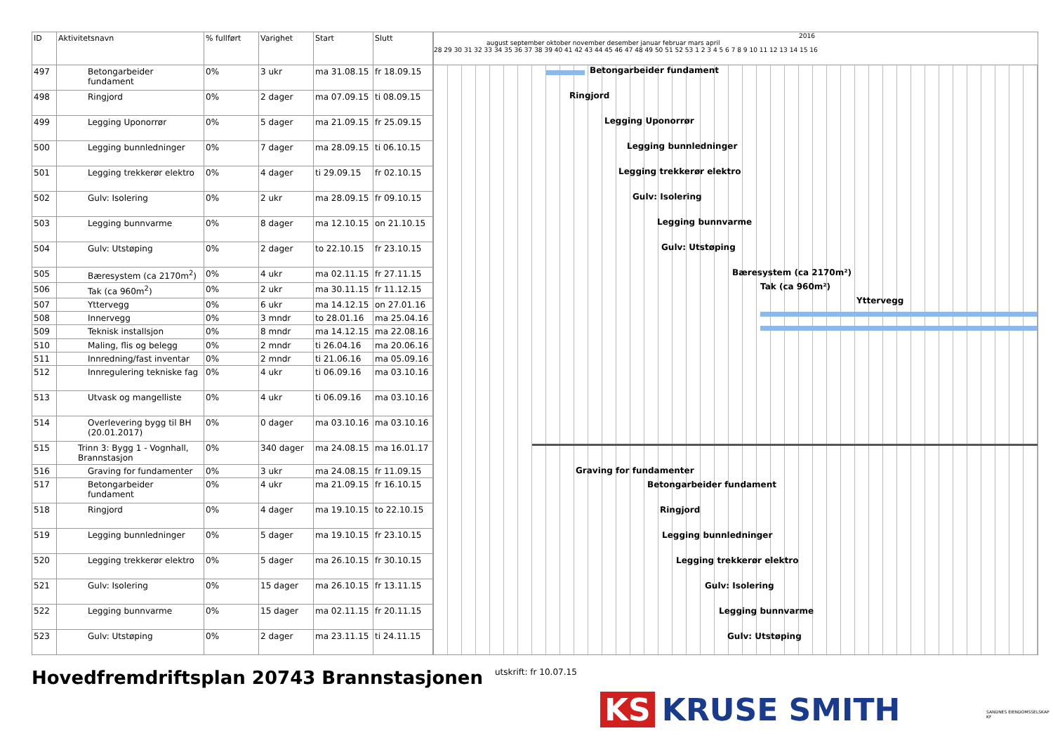| ID | Aktivitetsnavn | % fullført | Varighet | Start | Slutt |
| --- | --- | --- | --- | --- | --- |
| 497 | Betongarbeider fundament | 0% | 3 ukr | ma 31.08.15 | fr 18.09.15 |
| 498 | Ringjord | 0% | 2 dager | ma 07.09.15 | ti 08.09.15 |
| 499 | Legging Uponorrør | 0% | 5 dager | ma 21.09.15 | fr 25.09.15 |
| 500 | Legging bunnledninger | 0% | 7 dager | ma 28.09.15 | ti 06.10.15 |
| 501 | Legging trekkerør elektro | 0% | 4 dager | ti 29.09.15 | fr 02.10.15 |
| 502 | Gulv: Isolering | 0% | 2 ukr | ma 28.09.15 | fr 09.10.15 |
| 503 | Legging bunnvarme | 0% | 8 dager | ma 12.10.15 | on 21.10.15 |
| 504 | Gulv: Utstøping | 0% | 2 dager | to 22.10.15 | fr 23.10.15 |
| 505 | Bæresystem (ca 2170m<sup>2</sup>) | 0% | 4 ukr | ma 02.11.15 | fr 27.11.15 |
| 506 | Tak (ca 960m<sup>2</sup>) | 0% | 2 ukr | ma 30.11.15 | fr 11.12.15 |
| 507 | Yttervegg | 0% | 6 ukr | ma 14.12.15 | on 27.01.16 |
| 508 | Innervegg | 0% | 3 mndr | to 28.01.16 | ma 25.04.16 |
| 509 | Teknisk installsjon | 0% | 8 mndr | ma 14.12.15 | ma 22.08.16 |
| 510 | Maling, flis og belegg | 0% | 2 mndr | ti 26.04.16 | ma 20.06.16 |
| 511 | Innredning/fast inventar | 0% | 2 mndr | ti 21.06.16 | ma 05.09.16 |
| 512 | Innregulering tekniske fag | 0% | 4 ukr | ti 06.09.16 | ma 03.10.16 |
| 513 | Utvask og mangelliste | 0% | 4 ukr | ti 06.09.16 | ma 03.10.16 |
| 514 | Overlevering bygg til BH (20.01.2017) | 0% | 0 dager | ma 03.10.16 | ma 03.10.16 |
| 515 | Trinn 3: Bygg 1 - Vognhall, Brannstasjon | 0% | 340 dager | ma 24.08.15 | ma 16.01.17 |
| 516 | Graving for fundamenter | 0% | 3 ukr | ma 24.08.15 | fr 11.09.15 |
| 517 | Betongarbeider fundament | 0% | 4 ukr | ma 21.09.15 | fr 16.10.15 |
| 518 | Ringjord | 0% | 4 dager | ma 19.10.15 | to 22.10.15 |
| 519 | Legging bunnledninger | 0% | 5 dager | ma 19.10.15 | fr 23.10.15 |
| 520 | Legging trekkerør elektro | 0% | 5 dager | ma 26.10.15 | fr 30.10.15 |
| 521 | Gulv: Isolering | 0% | 15 dager | ma 26.10.15 | fr 13.11.15 |
| 522 | Legging bunnvarme | 0% | 15 dager | ma 02.11.15 | fr 20.11.15 |
| 523 | Gulv: Utstøping | 0% | 2 dager | ma 23.11.15 | ti 24.11.15 |
2016
august september oktober november desember januar februar mars april
28 29 30 31 32 33 34 35 36 37 38 39 40 41 42 43 44 45 46 47 48 49 50 51 52 53 1 2 3 4 5 6 7 8 9 10 11 12 13 14 15 16
Betongarbeider fundament
Ringjord
Legging Uponorrør
Legging bunnledninger
Legging trekkerør elektro
Gulv: Isolering
Legging bunnvarme
Gulv: Utstøping
Bæresystem (ca 2170m²)
Tak (ca 960m²)
Yttervegg
Graving for fundamenter
Betongarbeider fundament
Ringjord
Legging bunnledninger
Legging trekkerør elektro
Gulv: Isolering
Legging bunnvarme
Gulv: Utstøping
Hovedfremdriftsplan 20743 Brannstasjonen
utskrift: fr 10.07.15
KS KRUSE SMITH SANDNES EIENDOMSSELSKAP KF